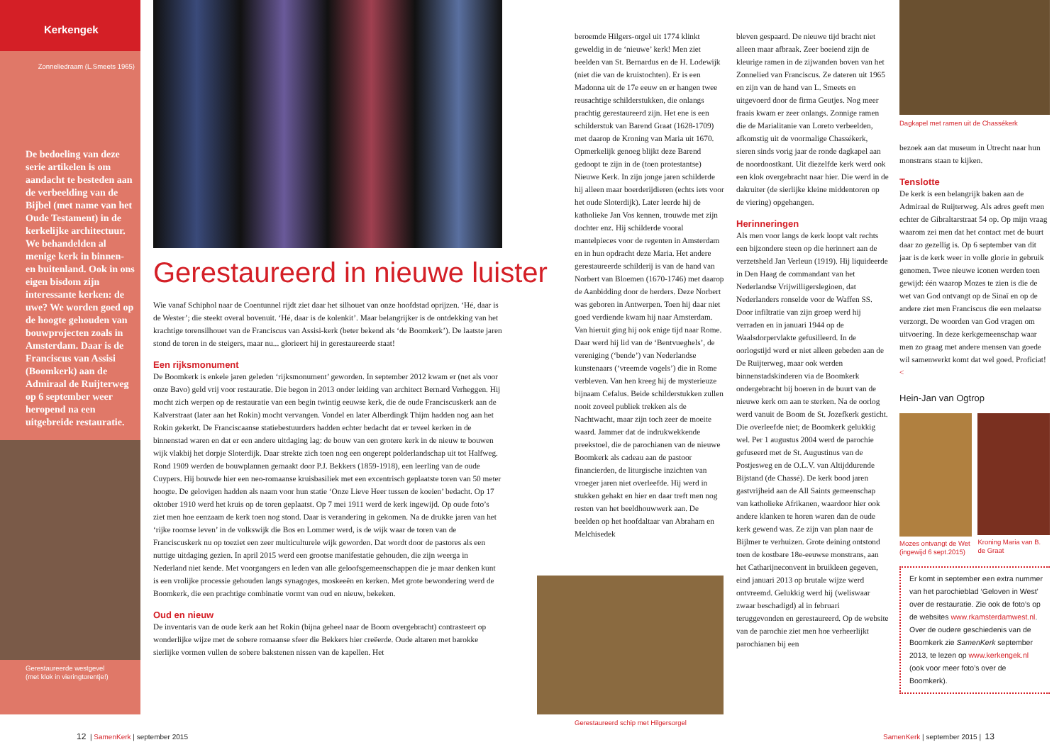Kerkengek
Zonneliedraam (L.Smeets 1965)
De bedoeling van deze serie artikelen is om aandacht te besteden aan de verbeelding van de Bijbel (met name van het Oude Testament) in de kerkelijke architectuur. We behandelden al menige kerk in binnen- en buitenland. Ook in ons eigen bisdom zijn interessante kerken: de uwe? We worden goed op de hoogte gehouden van bouwprojecten zoals in Amsterdam. Daar is de Franciscus van Assisi (Boomkerk) aan de Admiraal de Ruijterweg op 6 september weer heropend na een uitgebreide restauratie.
Gerestaureerde westgevel
(met klok in vieringtorentje!)
Gerestaureerd in nieuwe luister
Wie vanaf Schiphol naar de Coentunnel rijdt ziet daar het silhouet van onze hoofdstad oprijzen. ‘Hé, daar is de Wester’; die steekt overal bovenuit. ‘Hé, daar is de kolenkit’. Maar belangrijker is de ontdekking van het krachtige torensilhouet van de Franciscus van Assisi-kerk (beter bekend als ‘de Boomkerk’). De laatste jaren stond de toren in de steigers, maar nu... glorieert hij in gerestaureerde staat!
Een rijksmonument
De Boomkerk is enkele jaren geleden ‘rijksmonument’ geworden. In september 2012 kwam er (net als voor onze Bavo) geld vrij voor restauratie. Die begon in 2013 onder leiding van architect Bernard Verheggen. Hij mocht zich werpen op de restauratie van een begin twintig eeuwse kerk, die de oude Franciscuskerk aan de Kalverstraat (later aan het Rokin) mocht vervangen. Vondel en later Alberdingk Thijm hadden nog aan het Rokin gekerkt. De Franciscaanse statiebestuurders hadden echter bedacht dat er teveel kerken in de binnenstad waren en dat er een andere uitdaging lag: de bouw van een grotere kerk in de nieuw te bouwen wijk vlakbij het dorpje Sloterdijk. Daar strekte zich toen nog een ongerept polderlandschap uit tot Halfweg. Rond 1909 werden de bouwplannen gemaakt door P.J. Bekkers (1859-1918), een leerling van de oude Cuypers. Hij bouwde hier een neo-romaanse kruisbasiliek met een excentrisch geplaatste toren van 50 meter hoogte. De gelovigen hadden als naam voor hun statie ‘Onze Lieve Heer tussen de koeien’ bedacht. Op 17 oktober 1910 werd het kruis op de toren geplaatst. Op 7 mei 1911 werd de kerk ingewijd. Op oude foto’s ziet men hoe eenzaam de kerk toen nog stond. Daar is verandering in gekomen. Na de drukke jaren van het ‘rijke roomse leven’ in de volkswijk die Bos en Lommer werd, is de wijk waar de toren van de Franciscuskerk nu op toeziet een zeer multiculturele wijk geworden. Dat wordt door de pastores als een nuttige uitdaging gezien. In april 2015 werd een grootse manifestatie gehouden, die zijn weerga in Nederland niet kende. Met voorgangers en leden van alle geloofsgemeenschappen die je maar denken kunt is een vrolijke processie gehouden langs synagoges, moskeeën en kerken. Met grote bewondering werd de Boomkerk, die een prachtige combinatie vormt van oud en nieuw, bekeken.
Oud en nieuw
De inventaris van de oude kerk aan het Rokin (bijna geheel naar de Boom overgebracht) contrasteert op wonderlijke wijze met de sobere romaanse sfeer die Bekkers hier creëerde. Oude altaren met barokke sierlijke vormen vullen de sobere bakstenen nissen van de kapellen. Het
beroemde Hilgers-orgel uit 1774 klinkt geweldig in de ‘nieuwe’ kerk! Men ziet beelden van St. Bernardus en de H. Lodewijk (niet die van de kruistochten). Er is een Madonna uit de 17e eeuw en er hangen twee reusachtige schilderstukken, die onlangs prachtig gerestaureerd zijn. Het ene is een schilderstuk van Barend Graat (1628-1709) met daarop de Kroning van Maria uit 1670. Opmerkelijk genoeg blijkt deze Barend gedoopt te zijn in de (toen protestantse) Nieuwe Kerk. In zijn jonge jaren schilderde hij alleen maar boerderijdieren (echts iets voor het oude Sloterdijk). Later leerde hij de katholieke Jan Vos kennen, trouwde met zijn dochter enz. Hij schilderde vooral mantelpieces voor de regenten in Amsterdam en in hun opdracht deze Maria. Het andere gerestaureerde schilderij is van de hand van Norbert van Bloemen (1670-1746) met daarop de Aanbidding door de herders. Deze Norbert was geboren in Antwerpen. Toen hij daar niet goed verdiende kwam hij naar Amsterdam. Van hieruit ging hij ook enige tijd naar Rome. Daar werd hij lid van de ‘Bentvueghels’, de vereniging (‘bende’) van Nederlandse kunstenaars (‘vreemde vogels’) die in Rome verbleven. Van hen kreeg hij de mysterieuze bijnaam Cefalus. Beide schilderstukken zullen nooit zoveel publiek trekken als de Nachtwacht, maar zijn toch zeer de moeite waard. Jammer dat de indrukwekkende preekstoel, die de parochianen van de nieuwe Boomkerk als cadeau aan de pastoor financierden, de liturgische inzichten van vroeger jaren niet overleefde. Hij werd in stukken gehakt en hier en daar treft men nog resten van het beeldhouwwerk aan. De beelden op het hoofdaltaar van Abraham en Melchisedek
Gerestaureerd schip met Hilgersorgel
bleven gespaard. De nieuwe tijd bracht niet alleen maar afbraak. Zeer boeiend zijn de kleurige ramen in de zijwanden boven van het Zonnelied van Franciscus. Ze dateren uit 1965 en zijn van de hand van L. Smeets en uitgevoerd door de firma Geutjes. Nog meer fraais kwam er zeer onlangs. Zonnige ramen die de Marialitanie van Loreto verbeelden, afkomstig uit de voormalige Chassékerk, sieren sinds vorig jaar de ronde dagkapel aan de noordoostkant. Uit diezelfde kerk werd ook een klok overgebracht naar hier. Die werd in de dakruiter (de sierlijke kleine middentoren op de viering) opgehangen.
Herinneringen
Als men voor langs de kerk loopt valt rechts een bijzondere steen op die herinnert aan de verzetsheld Jan Verleun (1919). Hij liquideerde in Den Haag de commandant van het Nederlandse Vrijwilligerslegioen, dat Nederlanders ronselde voor de Waffen SS. Door infiltratie van zijn groep werd hij verraden en in januari 1944 op de Waalsdorpervlakte gefusilleerd. In de oorlogstijd werd er niet alleen gebeden aan de De Ruijterweg, maar ook werden binnenstadskinderen via de Boomkerk ondergebracht bij boeren in de buurt van de nieuwe kerk om aan te sterken. Na de oorlog werd vanuit de Boom de St. Jozefkerk gesticht. Die overleefde niet; de Boomkerk gelukkig wel. Per 1 augustus 2004 werd de parochie gefuseerd met de St. Augustinus van de Postjesweg en de O.L.V. van Altijddurende Bijstand (de Chassé). De kerk bood jaren gastvrijheid aan de All Saints gemeenschap van katholieke Afrikanen, waardoor hier ook andere klanken te horen waren dan de oude kerk gewend was. Ze zijn van plan naar de Bijlmer te verhuizen. Grote deining ontstond toen de kostbare 18e-eeuwse monstrans, aan het Catharijneconvent in bruikleen gegeven, eind januari 2013 op brutale wijze werd ontvreemd. Gelukkig werd hij (weliswaar zwaar beschadigd) al in februari teruggevonden en gerestaureerd. Op de website van de parochie ziet men hoe verheerlijkt parochianen bij een
Dagkapel met ramen uit de Chassékerk
bezoek aan dat museum in Utrecht naar hun monstrans staan te kijken.
Tenslotte
De kerk is een belangrijk baken aan de Admiraal de Ruijterweg. Als adres geeft men echter de Gibraltarstraat 54 op. Op mijn vraag waarom zei men dat het contact met de buurt daar zo gezellig is. Op 6 september van dit jaar is de kerk weer in volle glorie in gebruik genomen. Twee nieuwe iconen werden toen gewijd: één waarop Mozes te zien is die de wet van God ontvangt op de Sinaï en op de andere ziet men Franciscus die een melaatse verzorgt. De woorden van God vragen om uitvoering. In deze kerkgemeenschap waar men zo graag met andere mensen van goede wil samenwerkt komt dat wel goed. Proficiat! <
Hein-Jan van Ogtrop
Mozes ontvangt de Wet (ingewijd 6 sept.2015)
Kroning Maria van B. de Graat
Er komt in september een extra nummer van het parochieblad ‘Geloven in West’ over de restauratie. Zie ook de foto’s op de websites www.rkamsterdamwest.nl. Over de oudere geschiedenis van de Boomkerk zie SamenKerk september 2013, te lezen op www.kerkengek.nl (ook voor meer foto’s over de Boomkerk).
12 | SamenKerk | september 2015
SamenKerk | september 2015 | 13